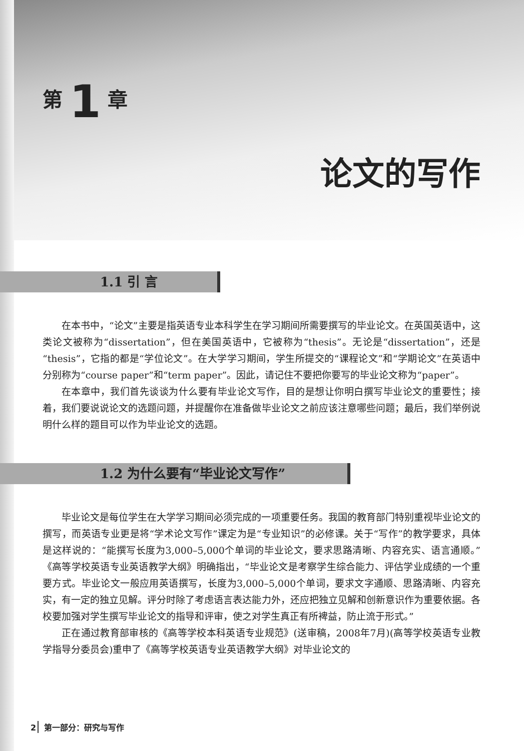第 1 章
论文的写作
1.1 引 言
在本书中，“论文”主要是指英语专业本科学生在学习期间所需要撰写的毕业论文。在英国英语中，这类论文被称为“dissertation”，但在美国英语中，它被称为“thesis”。无论是“dissertation”，还是“thesis”，它指的都是“学位论文”。在大学学习期间，学生所提交的“课程论文”和“学期论文”在英语中分别称为“course paper”和“term paper”。因此，请记住不要把你要写的毕业论文称为“paper”。
在本章中，我们首先谈谈为什么要有毕业论文写作，目的是想让你明白撰写毕业论文的重要性；接着，我们要说说论文的选题问题，并提醒你在准备做毕业论文之前应该注意哪些问题；最后，我们举例说明什么样的题目可以作为毕业论文的选题。
1.2 为什么要有“毕业论文写作”
毕业论文是每位学生在大学学习期间必须完成的一项重要任务。我国的教育部门特别重视毕业论文的撰写，而英语专业更是将“学术论文写作”课定为是“专业知识”的必修课。关于“写作”的教学要求，具体是这样说的：“能撰写长度为3,000–5,000个单词的毕业论文，要求思路清晰、内容充实、语言通顺。”《高等学校英语专业英语教学大纲》明确指出，“毕业论文是考察学生综合能力、评估学业成绩的一个重要方式。毕业论文一般应用英语撰写，长度为3,000–5,000个单词，要求文字通顺、思路清晰、内容充实，有一定的独立见解。评分时除了考虑语言表达能力外，还应把独立见解和创新意识作为重要依据。各校要加强对学生撰写毕业论文的指导和评审，使之对学生真正有所裨益，防止流于形式。”
正在通过教育部审核的《高等学校本科英语专业规范》(送审稿，2008年7月)(高等学校英语专业教学指导分委员会)重申了《高等学校英语专业英语教学大纲》对毕业论文的
2 第一部分：研究与写作